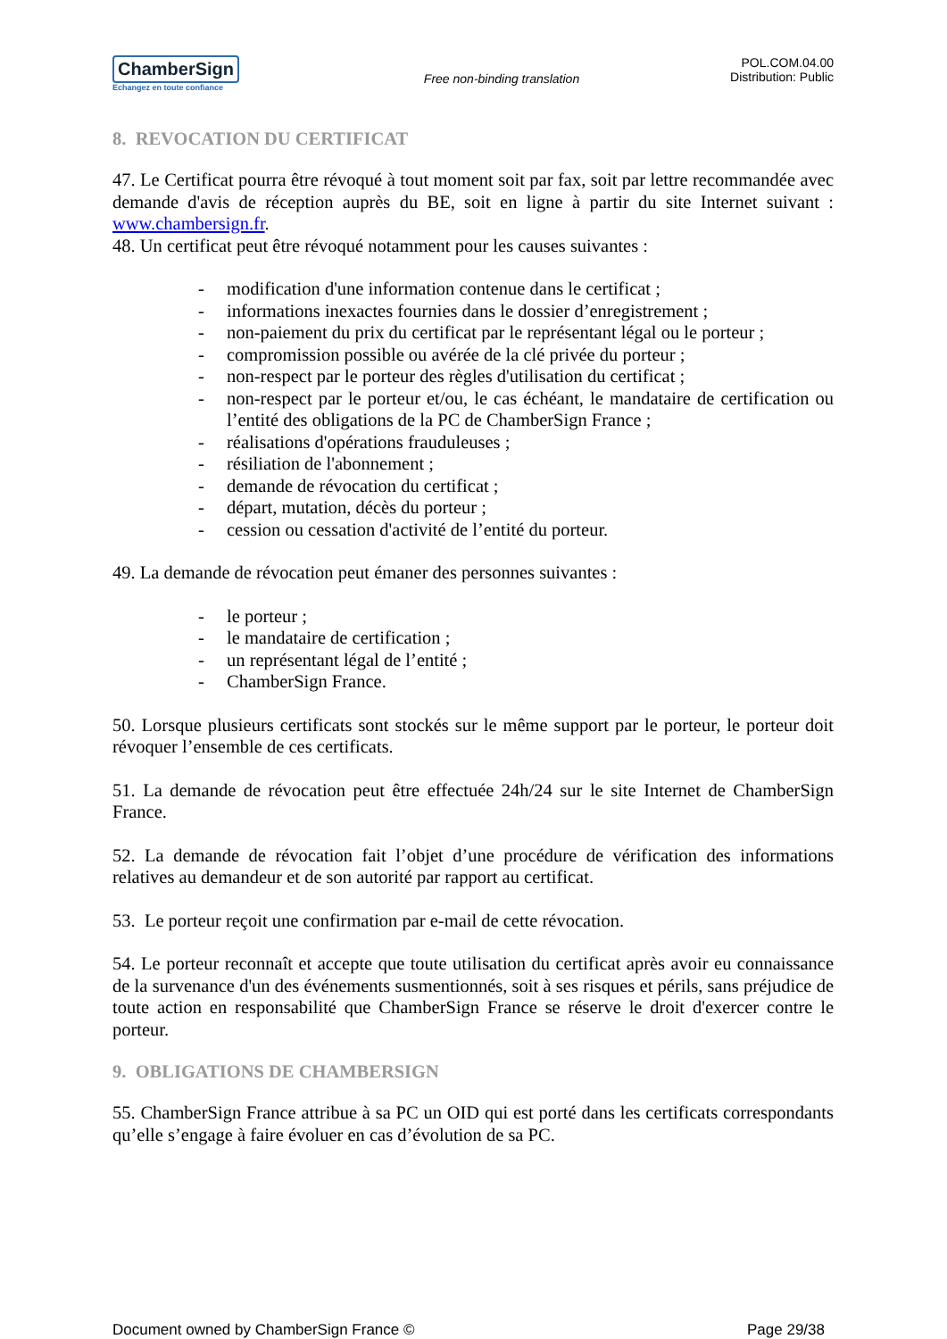ChamberSign
Echangez en toute confiance
Free non-binding translation
POL.COM.04.00
Distribution: Public
8. REVOCATION DU CERTIFICAT
47. Le Certificat pourra être révoqué à tout moment soit par fax, soit par lettre recommandée avec demande d'avis de réception auprès du BE, soit en ligne à partir du site Internet suivant : www.chambersign.fr.
48. Un certificat peut être révoqué notamment pour les causes suivantes :
- modification d'une information contenue dans le certificat ;
- informations inexactes fournies dans le dossier d’enregistrement ;
- non-paiement du prix du certificat par le représentant légal ou le porteur ;
- compromission possible ou avérée de la clé privée du porteur ;
- non-respect par le porteur des règles d'utilisation du certificat ;
- non-respect par le porteur et/ou, le cas échéant, le mandataire de certification ou l’entité des obligations de la PC de ChamberSign France ;
- réalisations d'opérations frauduleuses ;
- résiliation de l'abonnement ;
- demande de révocation du certificat ;
- départ, mutation, décès du porteur ;
- cession ou cessation d'activité de l’entité du porteur.
49. La demande de révocation peut émaner des personnes suivantes :
- le porteur ;
- le mandataire de certification ;
- un représentant légal de l’entité ;
- ChamberSign France.
50. Lorsque plusieurs certificats sont stockés sur le même support par le porteur, le porteur doit révoquer l’ensemble de ces certificats.
51. La demande de révocation peut être effectuée 24h/24 sur le site Internet de ChamberSign France.
52. La demande de révocation fait l’objet d’une procédure de vérification des informations relatives au demandeur et de son autorité par rapport au certificat.
53. Le porteur reçoit une confirmation par e-mail de cette révocation.
54. Le porteur reconnaît et accepte que toute utilisation du certificat après avoir eu connaissance de la survenance d'un des événements susmentionnés, soit à ses risques et périls, sans préjudice de toute action en responsabilité que ChamberSign France se réserve le droit d'exercer contre le porteur.
9. OBLIGATIONS DE CHAMBERSIGN
55. ChamberSign France attribue à sa PC un OID qui est porté dans les certificats correspondants qu’elle s’engage à faire évoluer en cas d’évolution de sa PC.
Document owned by ChamberSign France © Page 29/38